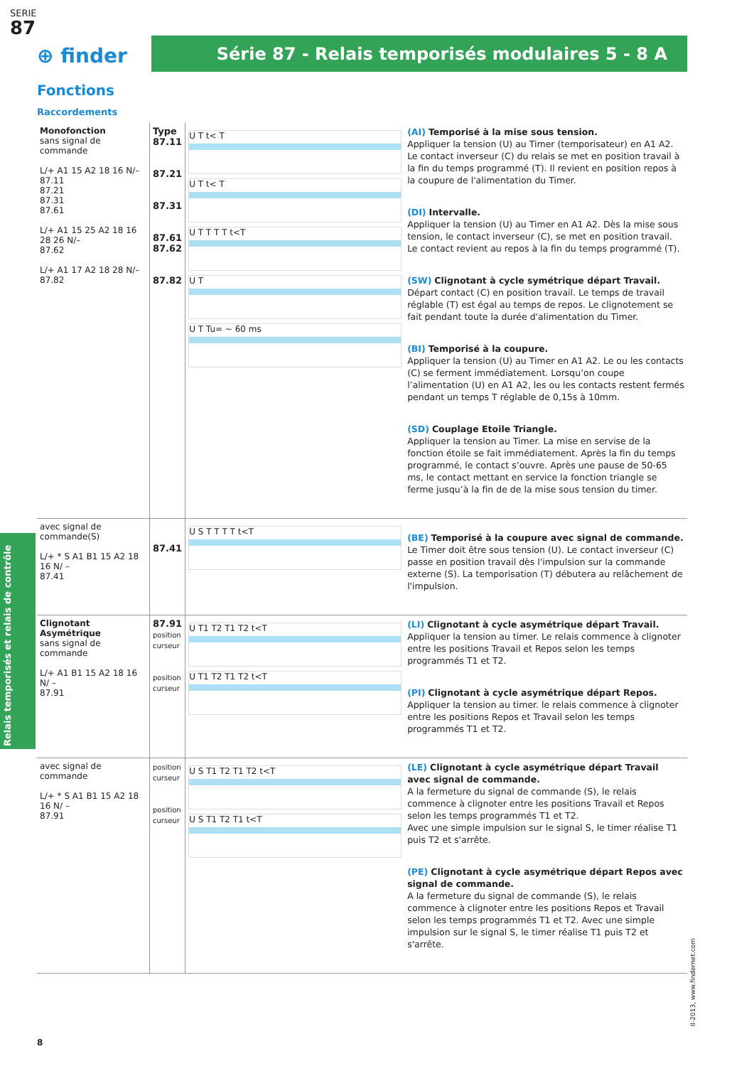SERIE
87
⊕ finder Série 87 - Relais temporisés modulaires 5 - 8 A
Fonctions
Raccordements
| Monofonction sans signal de commande L/+ A1 15 A2 18 16 N/– 87.11 87.21 87.31 87.61 L/+ A1 15 25 A2 18 16 28 26 N/– 87.62 L/+ A1 17 A2 18 28 N/– 87.82 | Type 87.11 87.21 87.31 87.61 87.62 87.82 | U T t< T U T t< T U T T T T t<T U T U T Tu= ~ 60 ms | (AI) Temporisé à la mise sous tension. Appliquer la tension (U) au Timer (temporisateur) en A1 A2. Le contact inverseur (C) du relais se met en position travail à la fin du temps programmé (T). Il revient en position repos à la coupure de l'alimentation du Timer. (DI) Intervalle. Appliquer la tension (U) au Timer en A1 A2. Dès la mise sous tension, le contact inverseur (C), se met en position travail. Le contact revient au repos à la fin du temps programmé (T). (SW) Clignotant à cycle symétrique départ Travail. Départ contact (C) en position travail. Le temps de travail réglable (T) est égal au temps de repos. Le clignotement se fait pendant toute la durée d'alimentation du Timer. (BI) Temporisé à la coupure. Appliquer la tension (U) au Timer en A1 A2. Le ou les contacts (C) se ferment immédiatement. Lorsqu’on coupe l’alimentation (U) en A1 A2, les ou les contacts restent fermés pendant un temps T réglable de 0,15s à 10mm. (SD) Couplage Etoile Triangle. Appliquer la tension au Timer. La mise en servise de la fonction étoile se fait immédiatement. Après la fin du temps programmé, le contact s’ouvre. Après une pause de 50-65 ms, le contact mettant en service la fonction triangle se ferme jusqu’à la fin de de la mise sous tension du timer. |
| avec signal de commande(S) L/+ * S A1 B1 15 A2 18 16 N/ – 87.41 | 87.41 | U S T T T T t<T | (BE) Temporisé à la coupure avec signal de commande. Le Timer doit être sous tension (U). Le contact inverseur (C) passe en position travail dès l'impulsion sur la commande externe (S). La temporisation (T) débutera au relâchement de l'impulsion. |
| Clignotant Asymétrique sans signal de commande L/+ A1 B1 15 A2 18 16 N/ – 87.91 | 87.91 position curseur position curseur | U T1 T2 T1 T2 t<T U T1 T2 T1 T2 t<T | (LI) Clignotant à cycle asymétrique départ Travail. Appliquer la tension au timer. Le relais commence à clignoter entre les positions Travail et Repos selon les temps programmés T1 et T2. (PI) Clignotant à cycle asymétrique départ Repos. Appliquer la tension au timer. le relais commence à clignoter entre les positions Repos et Travail selon les temps programmés T1 et T2. |
| avec signal de commande L/+ * S A1 B1 15 A2 18 16 N/ – 87.91 | position curseur position curseur | U S T1 T2 T1 T2 t<T U S T1 T2 T1 t<T | (LE) Clignotant à cycle asymétrique départ Travail avec signal de commande. A la fermeture du signal de commande (S), le relais commence à clignoter entre les positions Travail et Repos selon les temps programmés T1 et T2. Avec une simple impulsion sur le signal S, le timer réalise T1 puis T2 et s'arrête. (PE) Clignotant à cycle asymétrique départ Repos avec signal de commande. A la fermeture du signal de commande (S), le relais commence à clignoter entre les positions Repos et Travail selon les temps programmés T1 et T2. Avec une simple impulsion sur le signal S, le timer réalise T1 puis T2 et s'arrête. |
Relais temporisés et relais de contrôle
8
II-2013, www.findernet.com